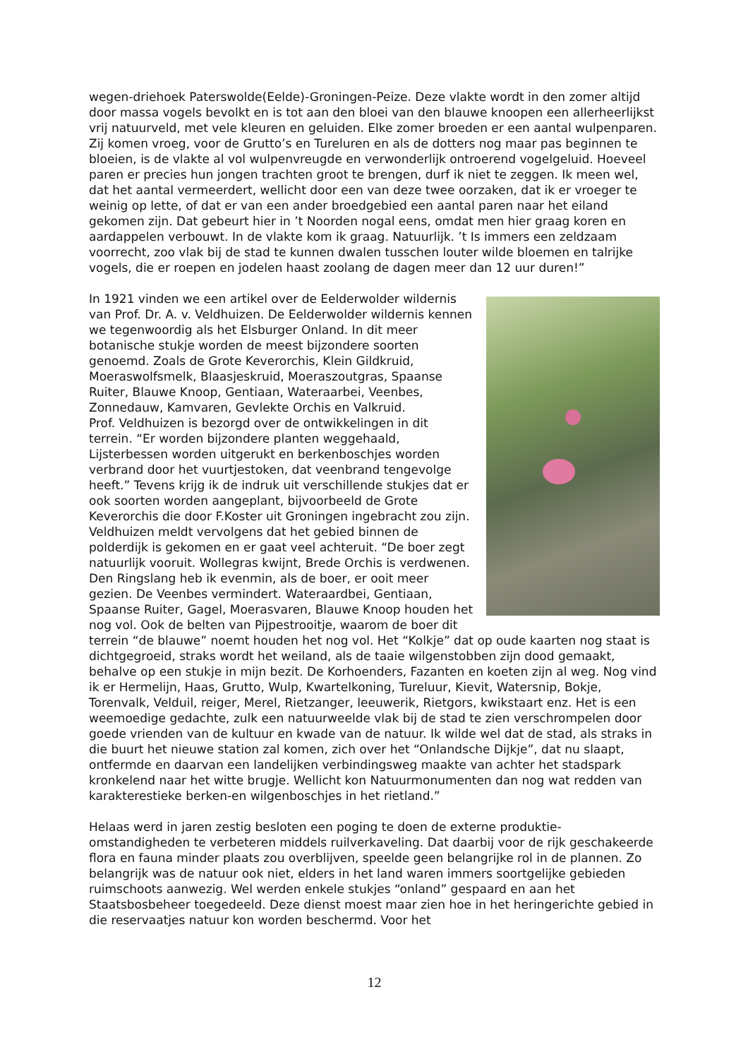wegen-driehoek Paterswolde(Eelde)-Groningen-Peize. Deze vlakte wordt in den zomer altijd door massa vogels bevolkt en is tot aan den bloei van den blauwe knoopen een allerheerlijkst vrij natuurveld, met vele kleuren en geluiden. Elke zomer broeden er een aantal wulpenparen. Zij komen vroeg, voor de Grutto’s en Tureluren en als de dotters nog maar pas beginnen te bloeien, is de vlakte al vol wulpenvreugde en verwonderlijk ontroerend vogelgeluid. Hoeveel paren er precies hun jongen trachten groot te brengen, durf ik niet te zeggen. Ik meen wel, dat het aantal vermeerdert, wellicht door een van deze twee oorzaken, dat ik er vroeger te weinig op lette, of dat er van een ander broedgebied een aantal paren naar het eiland gekomen zijn. Dat gebeurt hier in ’t Noorden nogal eens, omdat men hier graag koren en aardappelen verbouwt. In de vlakte kom ik graag. Natuurlijk. ’t Is immers een zeldzaam voorrecht, zoo vlak bij de stad te kunnen dwalen tusschen louter wilde bloemen en talrijke vogels, die er roepen en jodelen haast zoolang de dagen meer dan 12 uur duren!”
In 1921 vinden we een artikel over de Eelderwolder wildernis van Prof. Dr. A. v. Veldhuizen. De Eelderwolder wildernis kennen we tegenwoordig als het Elsburger Onland. In dit meer botanische stukje worden de meest bijzondere soorten genoemd. Zoals de Grote Keverorchis, Klein Gildkruid, Moeraswolfsmelk, Blaasjeskruid, Moeraszoutgras, Spaanse Ruiter, Blauwe Knoop, Gentiaan, Wateraarbei, Veenbes, Zonnedauw, Kamvaren, Gevlekte Orchis en Valkruid.
Prof. Veldhuizen is bezorgd over de ontwikkelingen in dit terrein. “Er worden bijzondere planten weggehaald, Lijsterbessen worden uitgerukt en berkenboschjes worden verbrand door het vuurtjestoken, dat veenbrand tengevolge heeft.” Tevens krijg ik de indruk uit verschillende stukjes dat er ook soorten worden aangeplant, bijvoorbeeld de Grote Keverorchis die door F.Koster uit Groningen ingebracht zou zijn.
Veldhuizen meldt vervolgens dat het gebied binnen de polderdijk is gekomen en er gaat veel achteruit. “De boer zegt natuurlijk vooruit. Wollegras kwijnt, Brede Orchis is verdwenen. Den Ringslang heb ik evenmin, als de boer, er ooit meer gezien. De Veenbes vermindert. Wateraardbei, Gentiaan, Spaanse Ruiter, Gagel, Moerasvaren, Blauwe Knoop houden het nog vol. Ook de belten van Pijpestrooitje, waarom de boer dit terrein “de blauwe” noemt houden het nog vol. Het “Kolkje” dat op oude kaarten nog staat is dichtgegroeid, straks wordt het weiland, als de taaie wilgenstobben zijn dood gemaakt, behalve op een stukje in mijn bezit. De Korhoenders, Fazanten en koeten zijn al weg. Nog vind ik er Hermelijn, Haas, Grutto, Wulp, Kwartelkoning, Tureluur, Kievit, Watersnip, Bokje, Torenvalk, Velduil, reiger, Merel, Rietzanger, leeuwerik, Rietgors, kwikstaart enz. Het is een weemoedige gedachte, zulk een natuurweelde vlak bij de stad te zien verschrompelen door goede vrienden van de kultuur en kwade van de natuur. Ik wilde wel dat de stad, als straks in die buurt het nieuwe station zal komen, zich over het “Onlandsche Dijkje”, dat nu slaapt, ontfermde en daarvan een landelijken verbindingsweg maakte van achter het stadspark kronkelend naar het witte brugje. Wellicht kon Natuurmonumenten dan nog wat redden van karakterestieke berken-en wilgenboschjes in het rietland.”
Helaas werd in jaren zestig besloten een poging te doen de externe produktie-omstandigheden te verbeteren middels ruilverkaveling. Dat daarbij voor de rijk geschakeerde flora en fauna minder plaats zou overblijven, speelde geen belangrijke rol in de plannen. Zo belangrijk was de natuur ook niet, elders in het land waren immers soortgelijke gebieden ruimschoots aanwezig. Wel werden enkele stukjes “onland” gespaard en aan het Staatsbosbeheer toegedeeld. Deze dienst moest maar zien hoe in het heringerichte gebied in die reservaatjes natuur kon worden beschermd. Voor het
12